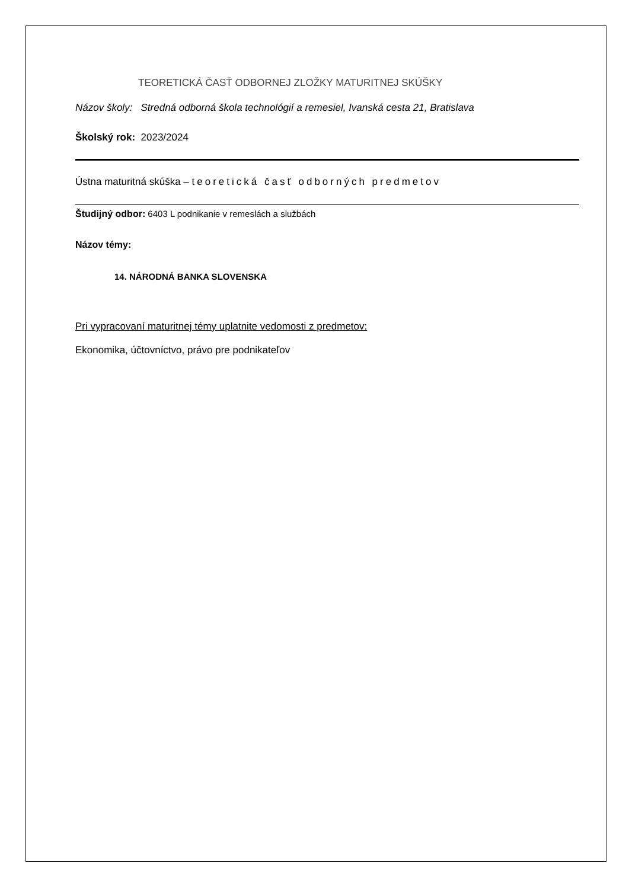TEORETICKÁ ČASŤ ODBORNEJ ZLOŽKY MATURITNEJ SKÚŠKY
Názov školy: Stredná odborná škola technológií a remesiel, Ivanská cesta 21, Bratislava
Školský rok: 2023/2024
Ústna maturitná skúška – teoretická časť odborných predmetov
Študijný odbor: 6403 L podnikanie v remeslách a službách
Názov témy:
14. NÁRODNÁ BANKA SLOVENSKA
Pri vypracovaní maturitnej témy uplatnite vedomosti z predmetov:
Ekonomika, účtovníctvo, právo pre podnikateľov